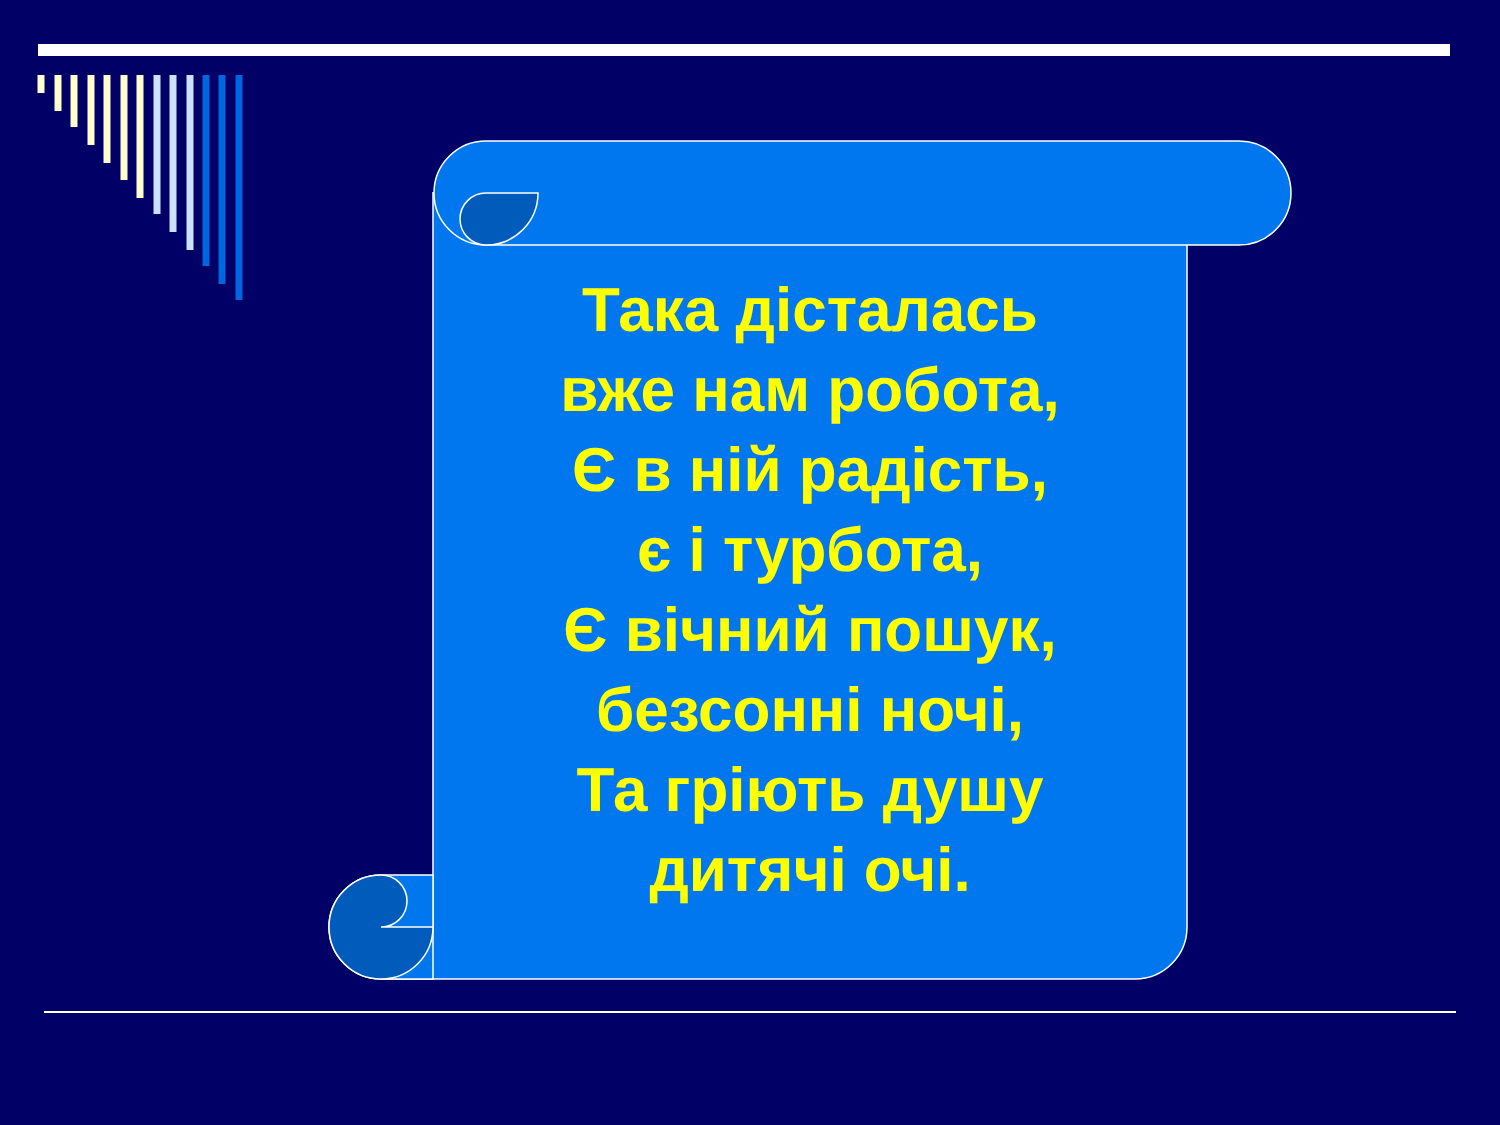Така дісталась
вже нам робота,
Є в ній радість,
є і турбота,
Є вічний пошук,
безсонні ночі,
Та гріють душу
дитячі очі.